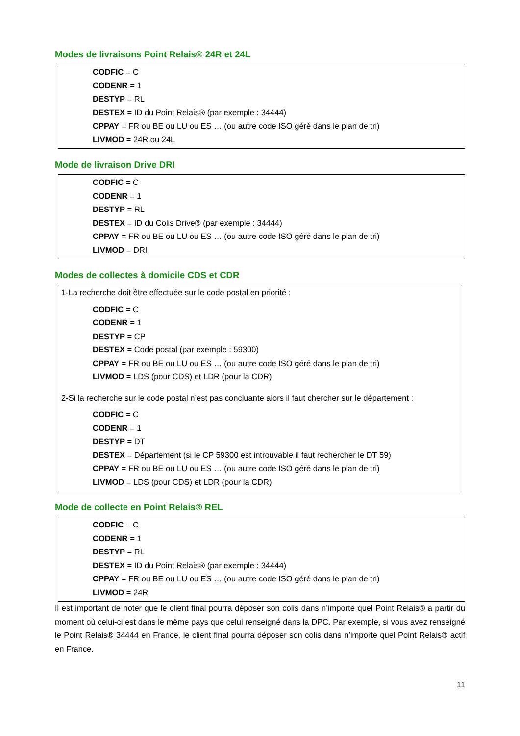Modes de livraisons Point Relais® 24R et 24L
CODFIC = C
CODENR = 1
DESTYP = RL
DESTEX = ID du Point Relais® (par exemple : 34444)
CPPAY = FR ou BE ou LU ou ES … (ou autre code ISO géré dans le plan de tri)
LIVMOD = 24R ou 24L
Mode de livraison Drive DRI
CODFIC = C
CODENR = 1
DESTYP = RL
DESTEX = ID du Colis Drive® (par exemple : 34444)
CPPAY = FR ou BE ou LU ou ES … (ou autre code ISO géré dans le plan de tri)
LIVMOD = DRI
Modes de collectes à domicile CDS et CDR
1-La recherche doit être effectuée sur le code postal en priorité :
CODFIC = C
CODENR = 1
DESTYP = CP
DESTEX = Code postal (par exemple : 59300)
CPPAY = FR ou BE ou LU ou ES … (ou autre code ISO géré dans le plan de tri)
LIVMOD = LDS (pour CDS) et LDR (pour la CDR)
2-Si la recherche sur le code postal n’est pas concluante alors il faut chercher sur le département :
CODFIC = C
CODENR = 1
DESTYP = DT
DESTEX = Département (si le CP 59300 est introuvable il faut rechercher le DT 59)
CPPAY = FR ou BE ou LU ou ES … (ou autre code ISO géré dans le plan de tri)
LIVMOD = LDS (pour CDS) et LDR (pour la CDR)
Mode de collecte en Point Relais® REL
CODFIC = C
CODENR = 1
DESTYP = RL
DESTEX = ID du Point Relais® (par exemple : 34444)
CPPAY = FR ou BE ou LU ou ES … (ou autre code ISO géré dans le plan de tri)
LIVMOD = 24R
Il est important de noter que le client final pourra déposer son colis dans n’importe quel Point Relais® à partir du moment où celui-ci est dans le même pays que celui renseigné dans la DPC. Par exemple, si vous avez renseigné le Point Relais® 34444 en France, le client final pourra déposer son colis dans n’importe quel Point Relais® actif en France.
11